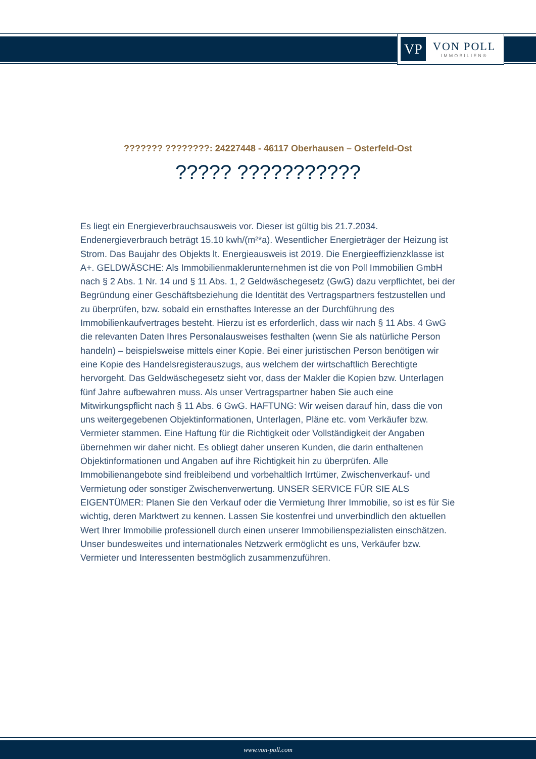VP
VON POLL
IMMOBILIEN®
??????? ????????: 24227448 - 46117 Oberhausen – Osterfeld-Ost
????? ???????????
Es liegt ein Energieverbrauchsausweis vor. Dieser ist gültig bis 21.7.2034. Endenergieverbrauch beträgt 15.10 kwh/(m²*a). Wesentlicher Energieträger der Heizung ist Strom. Das Baujahr des Objekts lt. Energieausweis ist 2019. Die Energieeffizienzklasse ist A+. GELDWÄSCHE: Als Immobilienmaklerunternehmen ist die von Poll Immobilien GmbH nach § 2 Abs. 1 Nr. 14 und § 11 Abs. 1, 2 Geldwäschegesetz (GwG) dazu verpflichtet, bei der Begründung einer Geschäftsbeziehung die Identität des Vertragspartners festzustellen und zu überprüfen, bzw. sobald ein ernsthaftes Interesse an der Durchführung des Immobilienkaufvertrages besteht. Hierzu ist es erforderlich, dass wir nach § 11 Abs. 4 GwG die relevanten Daten Ihres Personalausweises festhalten (wenn Sie als natürliche Person handeln) – beispielsweise mittels einer Kopie. Bei einer juristischen Person benötigen wir eine Kopie des Handelsregisterauszugs, aus welchem der wirtschaftlich Berechtigte hervorgeht. Das Geldwäschegesetz sieht vor, dass der Makler die Kopien bzw. Unterlagen fünf Jahre aufbewahren muss. Als unser Vertragspartner haben Sie auch eine Mitwirkungspflicht nach § 11 Abs. 6 GwG. HAFTUNG: Wir weisen darauf hin, dass die von uns weitergegebenen Objektinformationen, Unterlagen, Pläne etc. vom Verkäufer bzw. Vermieter stammen. Eine Haftung für die Richtigkeit oder Vollständigkeit der Angaben übernehmen wir daher nicht. Es obliegt daher unseren Kunden, die darin enthaltenen Objektinformationen und Angaben auf ihre Richtigkeit hin zu überprüfen. Alle Immobilienangebote sind freibleibend und vorbehaltlich Irrtümer, Zwischenverkauf- und Vermietung oder sonstiger Zwischenverwertung. UNSER SERVICE FÜR SIE ALS EIGENTÜMER: Planen Sie den Verkauf oder die Vermietung Ihrer Immobilie, so ist es für Sie wichtig, deren Marktwert zu kennen. Lassen Sie kostenfrei und unverbindlich den aktuellen Wert Ihrer Immobilie professionell durch einen unserer Immobilienspezialisten einschätzen. Unser bundesweites und internationales Netzwerk ermöglicht es uns, Verkäufer bzw. Vermieter und Interessenten bestmöglich zusammenzuführen.
www.von-poll.com